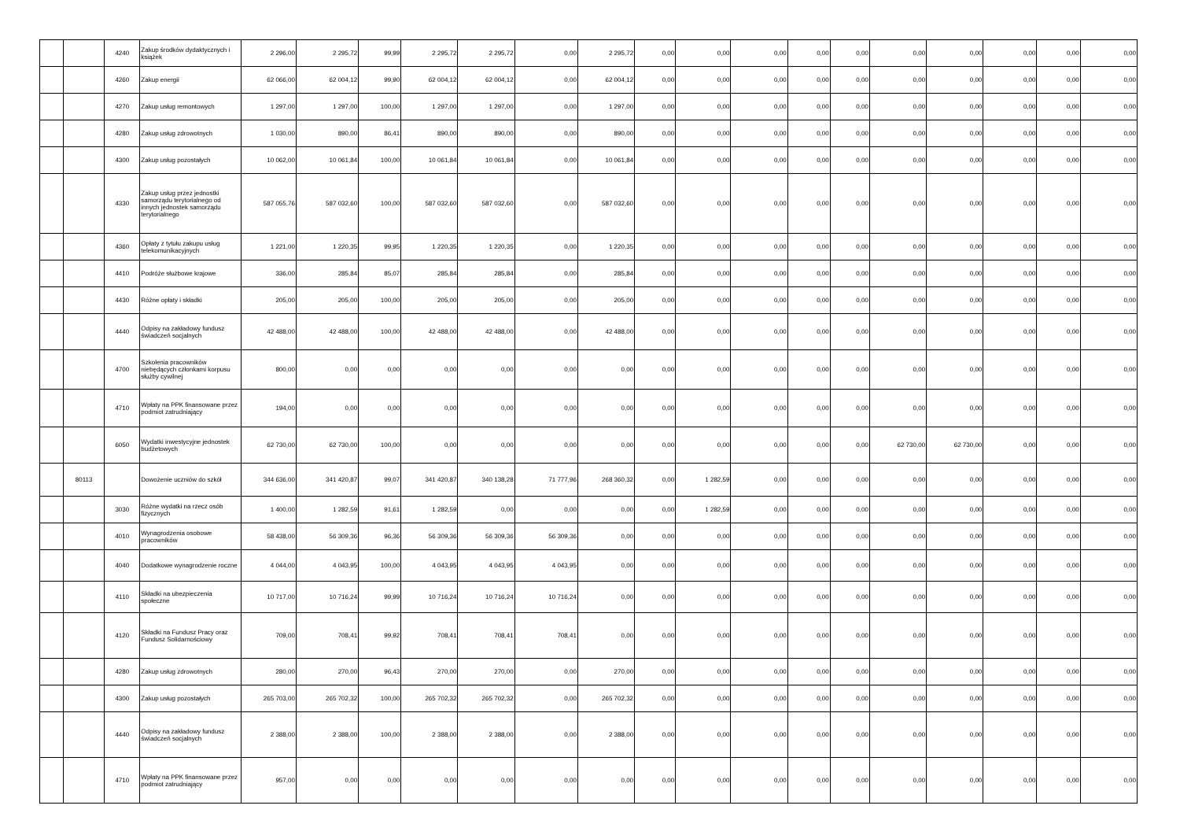| | | 4240 | Zakup środków dydaktycznych i książek | 2 296,00 | 2 295,72 | 99,99 | 2 295,72 | 2 295,72 | 0,00 | 2 295,72 | 0,00 | 0,00 | 0,00 | 0,00 | 0,00 | 0,00 | 0,00 | 0,00 | 0,00 | 0,00 |
| | | 4260 | Zakup energii | 62 066,00 | 62 004,12 | 99,90 | 62 004,12 | 62 004,12 | 0,00 | 62 004,12 | 0,00 | 0,00 | 0,00 | 0,00 | 0,00 | 0,00 | 0,00 | 0,00 | 0,00 | 0,00 |
| | | 4270 | Zakup usług remontowych | 1 297,00 | 1 297,00 | 100,00 | 1 297,00 | 1 297,00 | 0,00 | 1 297,00 | 0,00 | 0,00 | 0,00 | 0,00 | 0,00 | 0,00 | 0,00 | 0,00 | 0,00 | 0,00 |
| | | 4280 | Zakup usług zdrowotnych | 1 030,00 | 890,00 | 86,41 | 890,00 | 890,00 | 0,00 | 890,00 | 0,00 | 0,00 | 0,00 | 0,00 | 0,00 | 0,00 | 0,00 | 0,00 | 0,00 | 0,00 |
| | | 4300 | Zakup usług pozostałych | 10 062,00 | 10 061,84 | 100,00 | 10 061,84 | 10 061,84 | 0,00 | 10 061,84 | 0,00 | 0,00 | 0,00 | 0,00 | 0,00 | 0,00 | 0,00 | 0,00 | 0,00 | 0,00 |
| | | 4330 | Zakup usług przez jednostki samorządu terytorialnego od innych jednostek samorządu terytorialnego | 587 055,76 | 587 032,60 | 100,00 | 587 032,60 | 587 032,60 | 0,00 | 587 032,60 | 0,00 | 0,00 | 0,00 | 0,00 | 0,00 | 0,00 | 0,00 | 0,00 | 0,00 | 0,00 |
| | | 4360 | Opłaty z tytułu zakupu usług telekomunikacyjnych | 1 221,00 | 1 220,35 | 99,95 | 1 220,35 | 1 220,35 | 0,00 | 1 220,35 | 0,00 | 0,00 | 0,00 | 0,00 | 0,00 | 0,00 | 0,00 | 0,00 | 0,00 | 0,00 |
| | | 4410 | Podróże służbowe krajowe | 336,00 | 285,84 | 85,07 | 285,84 | 285,84 | 0,00 | 285,84 | 0,00 | 0,00 | 0,00 | 0,00 | 0,00 | 0,00 | 0,00 | 0,00 | 0,00 | 0,00 |
| | | 4430 | Różne opłaty i składki | 205,00 | 205,00 | 100,00 | 205,00 | 205,00 | 0,00 | 205,00 | 0,00 | 0,00 | 0,00 | 0,00 | 0,00 | 0,00 | 0,00 | 0,00 | 0,00 | 0,00 |
| | | 4440 | Odpisy na zakładowy fundusz świadczeń socjalnych | 42 488,00 | 42 488,00 | 100,00 | 42 488,00 | 42 488,00 | 0,00 | 42 488,00 | 0,00 | 0,00 | 0,00 | 0,00 | 0,00 | 0,00 | 0,00 | 0,00 | 0,00 | 0,00 |
| | | 4700 | Szkolenia pracowników niebędących członkami korpusu służby cywilnej | 800,00 | 0,00 | 0,00 | 0,00 | 0,00 | 0,00 | 0,00 | 0,00 | 0,00 | 0,00 | 0,00 | 0,00 | 0,00 | 0,00 | 0,00 | 0,00 | 0,00 |
| | | 4710 | Wpłaty na PPK finansowane przez podmiot zatrudniający | 194,00 | 0,00 | 0,00 | 0,00 | 0,00 | 0,00 | 0,00 | 0,00 | 0,00 | 0,00 | 0,00 | 0,00 | 0,00 | 0,00 | 0,00 | 0,00 | 0,00 |
| | | 6050 | Wydatki inwestycyjne jednostek budżetowych | 62 730,00 | 62 730,00 | 100,00 | 0,00 | 0,00 | 0,00 | 0,00 | 0,00 | 0,00 | 0,00 | 0,00 | 0,00 | 62 730,00 | 62 730,00 | 0,00 | 0,00 | 0,00 |
| | 80113 | | Dowożenie uczniów do szkół | 344 636,00 | 341 420,87 | 99,07 | 341 420,87 | 340 138,28 | 71 777,96 | 268 360,32 | 0,00 | 1 282,59 | 0,00 | 0,00 | 0,00 | 0,00 | 0,00 | 0,00 | 0,00 | 0,00 |
| | | 3030 | Różne wydatki na rzecz osób fizycznych | 1 400,00 | 1 282,59 | 91,61 | 1 282,59 | 0,00 | 0,00 | 0,00 | 0,00 | 1 282,59 | 0,00 | 0,00 | 0,00 | 0,00 | 0,00 | 0,00 | 0,00 | 0,00 |
| | | 4010 | Wynagrodzenia osobowe pracowników | 58 438,00 | 56 309,36 | 96,36 | 56 309,36 | 56 309,36 | 56 309,36 | 0,00 | 0,00 | 0,00 | 0,00 | 0,00 | 0,00 | 0,00 | 0,00 | 0,00 | 0,00 | 0,00 |
| | | 4040 | Dodatkowe wynagrodzenie roczne | 4 044,00 | 4 043,95 | 100,00 | 4 043,95 | 4 043,95 | 4 043,95 | 0,00 | 0,00 | 0,00 | 0,00 | 0,00 | 0,00 | 0,00 | 0,00 | 0,00 | 0,00 | 0,00 |
| | | 4110 | Składki na ubezpieczenia społeczne | 10 717,00 | 10 716,24 | 99,99 | 10 716,24 | 10 716,24 | 10 716,24 | 0,00 | 0,00 | 0,00 | 0,00 | 0,00 | 0,00 | 0,00 | 0,00 | 0,00 | 0,00 | 0,00 |
| | | 4120 | Składki na Fundusz Pracy oraz Fundusz Solidarnościowy | 709,00 | 708,41 | 99,92 | 708,41 | 708,41 | 708,41 | 0,00 | 0,00 | 0,00 | 0,00 | 0,00 | 0,00 | 0,00 | 0,00 | 0,00 | 0,00 | 0,00 |
| | | 4280 | Zakup usług zdrowotnych | 280,00 | 270,00 | 96,43 | 270,00 | 270,00 | 0,00 | 270,00 | 0,00 | 0,00 | 0,00 | 0,00 | 0,00 | 0,00 | 0,00 | 0,00 | 0,00 | 0,00 |
| | | 4300 | Zakup usług pozostałych | 265 703,00 | 265 702,32 | 100,00 | 265 702,32 | 265 702,32 | 0,00 | 265 702,32 | 0,00 | 0,00 | 0,00 | 0,00 | 0,00 | 0,00 | 0,00 | 0,00 | 0,00 | 0,00 |
| | | 4440 | Odpisy na zakładowy fundusz świadczeń socjalnych | 2 388,00 | 2 388,00 | 100,00 | 2 388,00 | 2 388,00 | 0,00 | 2 388,00 | 0,00 | 0,00 | 0,00 | 0,00 | 0,00 | 0,00 | 0,00 | 0,00 | 0,00 | 0,00 |
| | | 4710 | Wpłaty na PPK finansowane przez podmiot zatrudniający | 957,00 | 0,00 | 0,00 | 0,00 | 0,00 | 0,00 | 0,00 | 0,00 | 0,00 | 0,00 | 0,00 | 0,00 | 0,00 | 0,00 | 0,00 | 0,00 | 0,00 |